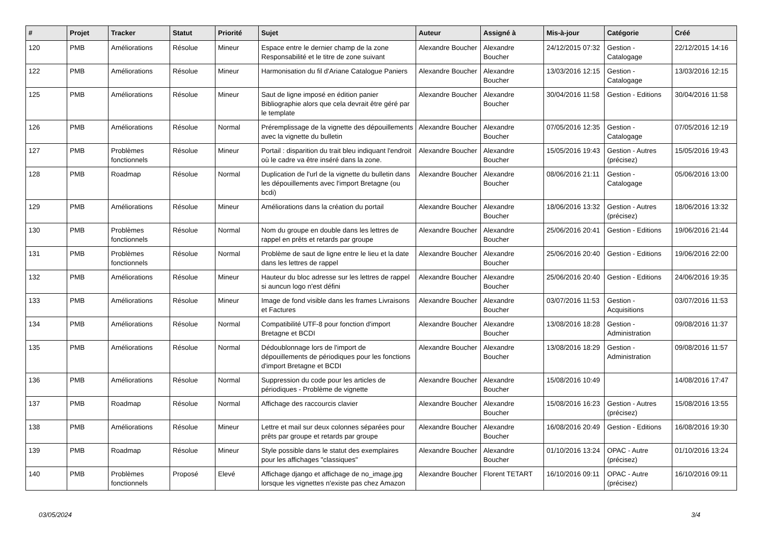| # | Projet | Tracker | Statut | Priorité | Sujet | Auteur | Assigné à | Mis-à-jour | Catégorie | Créé |
| --- | --- | --- | --- | --- | --- | --- | --- | --- | --- | --- |
| 120 | PMB | Améliorations | Résolue | Mineur | Espace entre le dernier champ de la zone Responsabilité et le titre de zone suivant | Alexandre Boucher | Alexandre Boucher | 24/12/2015 07:32 | Gestion - Catalogage | 22/12/2015 14:16 |
| 122 | PMB | Améliorations | Résolue | Mineur | Harmonisation du fil d'Ariane Catalogue Paniers | Alexandre Boucher | Alexandre Boucher | 13/03/2016 12:15 | Gestion - Catalogage | 13/03/2016 12:15 |
| 125 | PMB | Améliorations | Résolue | Mineur | Saut de ligne imposé en édition panier Bibliographie alors que cela devrait être géré par le template | Alexandre Boucher | Alexandre Boucher | 30/04/2016 11:58 | Gestion - Editions | 30/04/2016 11:58 |
| 126 | PMB | Améliorations | Résolue | Normal | Préremplissage de la vignette des dépouillements avec la vignette du bulletin | Alexandre Boucher | Alexandre Boucher | 07/05/2016 12:35 | Gestion - Catalogage | 07/05/2016 12:19 |
| 127 | PMB | Problèmes fonctionnels | Résolue | Mineur | Portail : disparition du trait bleu indiquant l'endroit où le cadre va être inséré dans la zone. | Alexandre Boucher | Alexandre Boucher | 15/05/2016 19:43 | Gestion - Autres (précisez) | 15/05/2016 19:43 |
| 128 | PMB | Roadmap | Résolue | Normal | Duplication de l'url de la vignette du bulletin dans les dépouillements avec l'import Bretagne (ou bcdi) | Alexandre Boucher | Alexandre Boucher | 08/06/2016 21:11 | Gestion - Catalogage | 05/06/2016 13:00 |
| 129 | PMB | Améliorations | Résolue | Mineur | Améliorations dans la création du portail | Alexandre Boucher | Alexandre Boucher | 18/06/2016 13:32 | Gestion - Autres (précisez) | 18/06/2016 13:32 |
| 130 | PMB | Problèmes fonctionnels | Résolue | Normal | Nom du groupe en double dans les lettres de rappel en prêts et retards par groupe | Alexandre Boucher | Alexandre Boucher | 25/06/2016 20:41 | Gestion - Editions | 19/06/2016 21:44 |
| 131 | PMB | Problèmes fonctionnels | Résolue | Normal | Problème de saut de ligne entre le lieu et la date dans les lettres de rappel | Alexandre Boucher | Alexandre Boucher | 25/06/2016 20:40 | Gestion - Editions | 19/06/2016 22:00 |
| 132 | PMB | Améliorations | Résolue | Mineur | Hauteur du bloc adresse sur les lettres de rappel si auncun logo n'est défini | Alexandre Boucher | Alexandre Boucher | 25/06/2016 20:40 | Gestion - Editions | 24/06/2016 19:35 |
| 133 | PMB | Améliorations | Résolue | Mineur | Image de fond visible dans les frames Livraisons et Factures | Alexandre Boucher | Alexandre Boucher | 03/07/2016 11:53 | Gestion - Acquisitions | 03/07/2016 11:53 |
| 134 | PMB | Améliorations | Résolue | Normal | Compatibilité UTF-8 pour fonction d'import Bretagne et BCDI | Alexandre Boucher | Alexandre Boucher | 13/08/2016 18:28 | Gestion - Administration | 09/08/2016 11:37 |
| 135 | PMB | Améliorations | Résolue | Normal | Dédoublonnage lors de l'import de dépouillements de périodiques pour les fonctions d'import Bretagne et BCDI | Alexandre Boucher | Alexandre Boucher | 13/08/2016 18:29 | Gestion - Administration | 09/08/2016 11:57 |
| 136 | PMB | Améliorations | Résolue | Normal | Suppression du code pour les articles de périodiques - Problème de vignette | Alexandre Boucher | Alexandre Boucher | 15/08/2016 10:49 | | 14/08/2016 17:47 |
| 137 | PMB | Roadmap | Résolue | Normal | Affichage des raccourcis clavier | Alexandre Boucher | Alexandre Boucher | 15/08/2016 16:23 | Gestion - Autres (précisez) | 15/08/2016 13:55 |
| 138 | PMB | Améliorations | Résolue | Mineur | Lettre et mail sur deux colonnes séparées pour prêts par groupe et retards par groupe | Alexandre Boucher | Alexandre Boucher | 16/08/2016 20:49 | Gestion - Editions | 16/08/2016 19:30 |
| 139 | PMB | Roadmap | Résolue | Mineur | Style possible dans le statut des exemplaires pour les affichages "classiques" | Alexandre Boucher | Alexandre Boucher | 01/10/2016 13:24 | OPAC - Autre (précisez) | 01/10/2016 13:24 |
| 140 | PMB | Problèmes fonctionnels | Proposé | Elevé | Affichage django et affichage de no_image.jpg lorsque les vignettes n'existe pas chez Amazon | Alexandre Boucher | Florent TETART | 16/10/2016 09:11 | OPAC - Autre (précisez) | 16/10/2016 09:11 |
03/05/2024 3/4